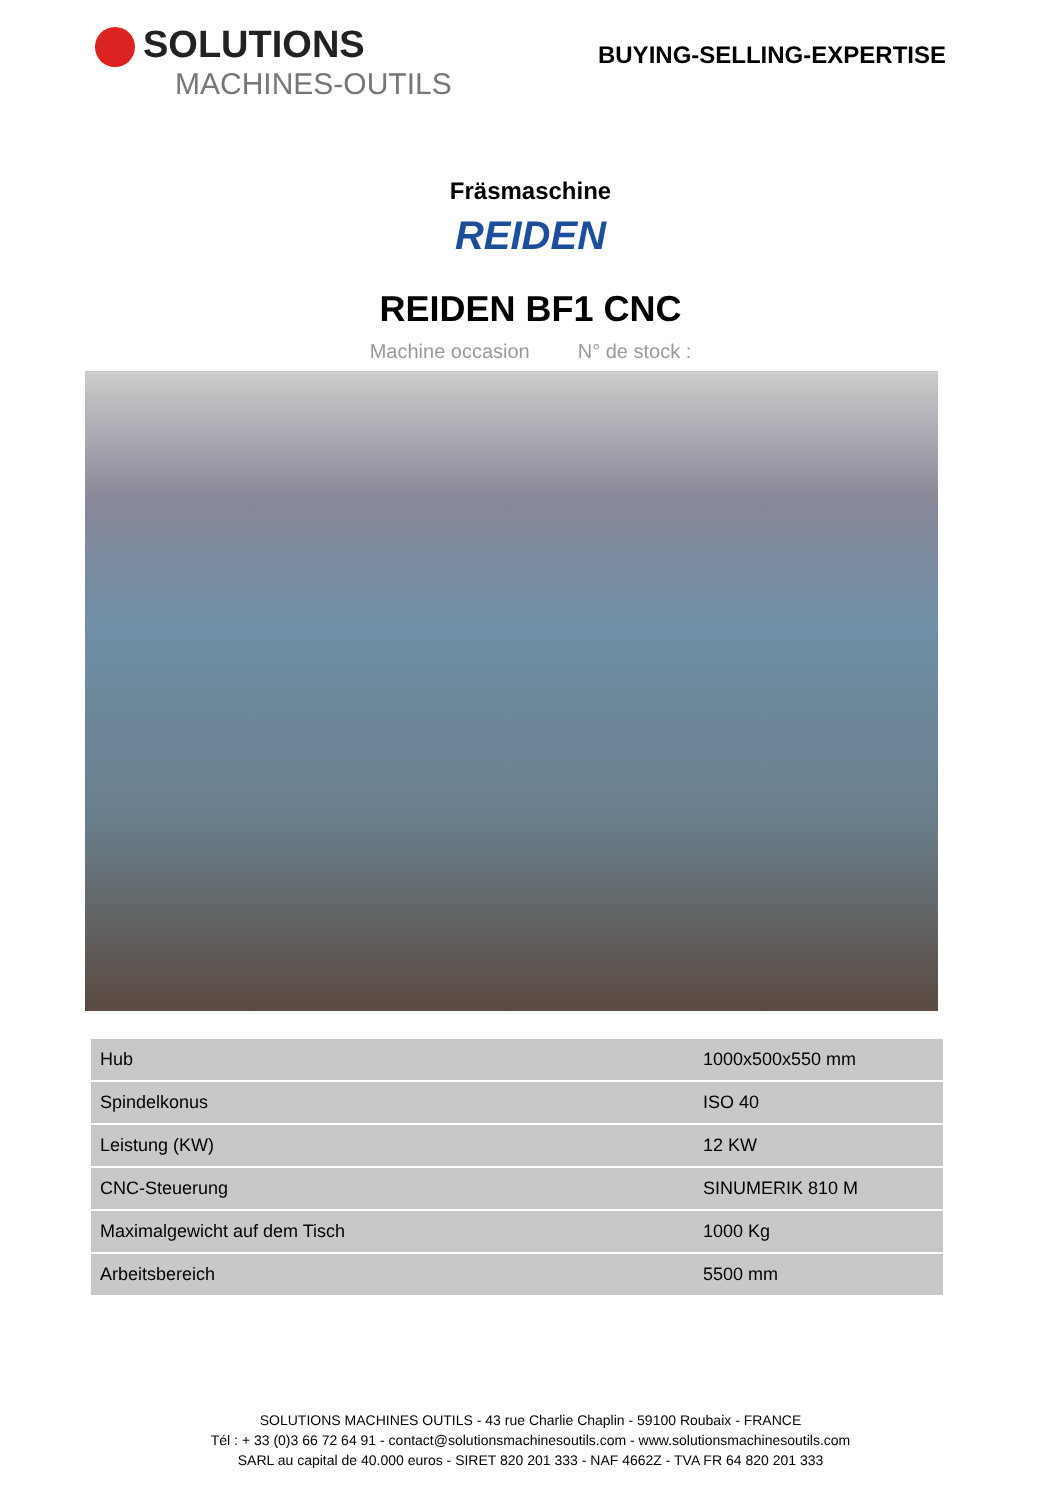SOLUTIONS
MACHINES-OUTILS
BUYING-SELLING-EXPERTISE
Fräsmaschine
REIDEN
REIDEN BF1 CNC
Machine occasion N° de stock :
| Hub | 1000x500x550 mm |
| Spindelkonus | ISO 40 |
| Leistung (KW) | 12 KW |
| CNC-Steuerung | SINUMERIK 810 M |
| Maximalgewicht auf dem Tisch | 1000 Kg |
| Arbeitsbereich | 5500 mm |
SOLUTIONS MACHINES OUTILS - 43 rue Charlie Chaplin - 59100 Roubaix - FRANCE
Tél : + 33 (0)3 66 72 64 91 - contact@solutionsmachinesoutils.com - www.solutionsmachinesoutils.com
SARL au capital de 40.000 euros - SIRET 820 201 333 - NAF 4662Z - TVA FR 64 820 201 333